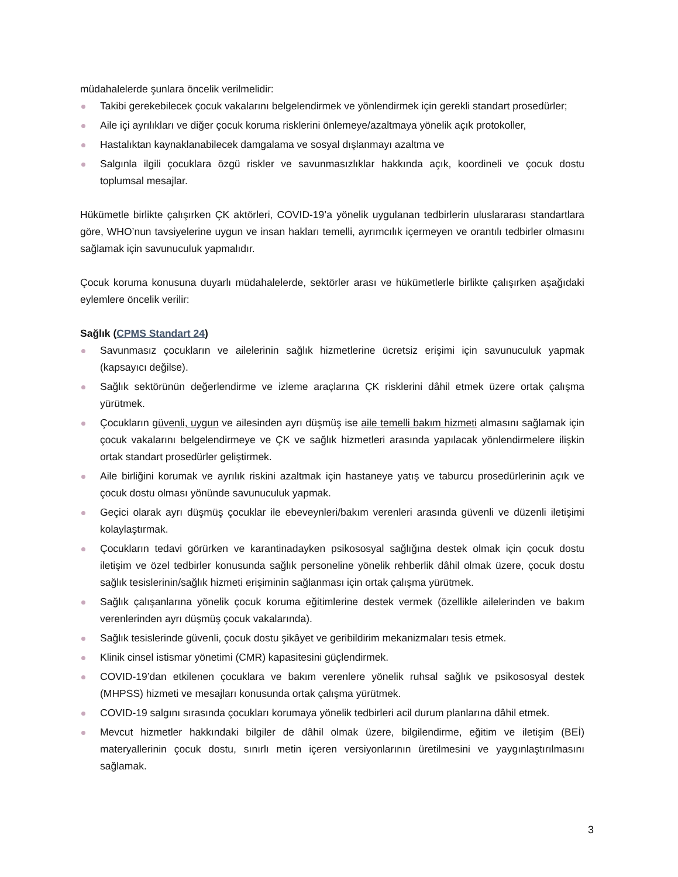müdahalelerde şunlara öncelik verilmelidir:
Takibi gerekebilecek çocuk vakalarını belgelendirmek ve yönlendirmek için gerekli standart prosedürler;
Aile içi ayrılıkları ve diğer çocuk koruma risklerini önlemeye/azaltmaya yönelik açık protokoller,
Hastalıktan kaynaklanabilecek damgalama ve sosyal dışlanmayı azaltma ve
Salgınla ilgili çocuklara özgü riskler ve savunmasızlıklar hakkında açık, koordineli ve çocuk dostu toplumsal mesajlar.
Hükümetle birlikte çalışırken ÇK aktörleri, COVID-19’a yönelik uygulanan tedbirlerin uluslararası standartlara göre, WHO’nun tavsiyelerine uygun ve insan hakları temelli, ayrımcılık içermeyen ve orantılı tedbirler olmasını sağlamak için savunuculuk yapmalıdır.
Çocuk koruma konusuna duyarlı müdahalelerde, sektörler arası ve hükümetlerle birlikte çalışırken aşağıdaki eylemlere öncelik verilir:
Sağlık (CPMS Standart 24)
Savunmasız çocukların ve ailelerinin sağlık hizmetlerine ücretsiz erişimi için savunuculuk yapmak (kapsayıcı değilse).
Sağlık sektörünün değerlendirme ve izleme araçlarına ÇK risklerini dâhil etmek üzere ortak çalışma yürütmek.
Çocukların güvenli, uygun ve ailesinden ayrı düşmüş ise aile temelli bakım hizmeti almasını sağlamak için çocuk vakalarını belgelendirmeye ve ÇK ve sağlık hizmetleri arasında yapılacak yönlendirmelere ilişkin ortak standart prosedürler geliştirmek.
Aile birliğini korumak ve ayrılık riskini azaltmak için hastaneye yatış ve taburcu prosedürlerinin açık ve çocuk dostu olması yönünde savunuculuk yapmak.
Geçici olarak ayrı düşmüş çocuklar ile ebeveynleri/bakım verenleri arasında güvenli ve düzenli iletişimi kolaylaştırmak.
Çocukların tedavi görürken ve karantinadayken psikososyal sağlığına destek olmak için çocuk dostu iletişim ve özel tedbirler konusunda sağlık personeline yönelik rehberlik dâhil olmak üzere, çocuk dostu sağlık tesislerinin/sağlık hizmeti erişiminin sağlanması için ortak çalışma yürütmek.
Sağlık çalışanlarına yönelik çocuk koruma eğitimlerine destek vermek (özellikle ailelerinden ve bakım verenlerinden ayrı düşmüş çocuk vakalarında).
Sağlık tesislerinde güvenli, çocuk dostu şikâyet ve geribildirim mekanizmaları tesis etmek.
Klinik cinsel istismar yönetimi (CMR) kapasitesini güçlendirmek.
COVID-19’dan etkilenen çocuklara ve bakım verenlere yönelik ruhsal sağlık ve psikososyal destek (MHPSS) hizmeti ve mesajları konusunda ortak çalışma yürütmek.
COVID-19 salgını sırasında çocukları korumaya yönelik tedbirleri acil durum planlarına dâhil etmek.
Mevcut hizmetler hakkındaki bilgiler de dâhil olmak üzere, bilgilendirme, eğitim ve iletişim (BEİ) materyallerinin çocuk dostu, sınırlı metin içeren versiyonlarının üretilmesini ve yaygınlaştırılmasını sağlamak.
3